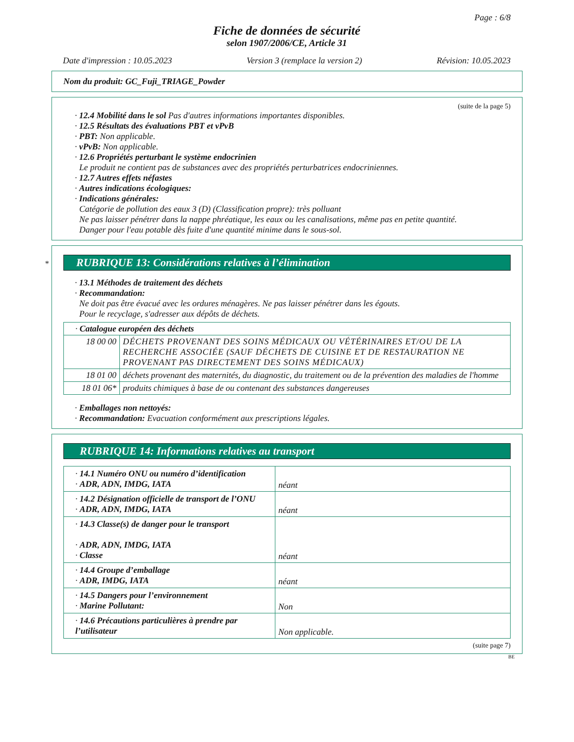Page : 6/8
Fiche de données de sécurité
selon 1907/2006/CE, Article 31
Date d'impression : 10.05.2023 Version 3 (remplace la version 2) Révision: 10.05.2023
Nom du produit: GC_Fuji_TRIAGE_Powder
(suite de la page 5)
· 12.4 Mobilité dans le sol Pas d'autres informations importantes disponibles.
· 12.5 Résultats des évaluations PBT et vPvB
· PBT: Non applicable.
· vPvB: Non applicable.
· 12.6 Propriétés perturbant le système endocrinien
Le produit ne contient pas de substances avec des propriétés perturbatrices endocriniennes.
· 12.7 Autres effets néfastes
· Autres indications écologiques:
· Indications générales:
Catégorie de pollution des eaux 3 (D) (Classification propre): très polluant
Ne pas laisser pénétrer dans la nappe phréatique, les eaux ou les canalisations, même pas en petite quantité.
Danger pour l'eau potable dès fuite d'une quantité minime dans le sous-sol.
* RUBRIQUE 13: Considérations relatives à l’élimination
· 13.1 Méthodes de traitement des déchets
· Recommandation:
Ne doit pas être évacué avec les ordures ménagères. Ne pas laisser pénétrer dans les égouts.
Pour le recyclage, s'adresser aux dépôts de déchets.
| · Catalogue européen des déchets | |
| 18 00 00 | DÉCHETS PROVENANT DES SOINS MÉDICAUX OU VÉTÉRINAIRES ET/OU DE LA RECHERCHE ASSOCIÉE (SAUF DÉCHETS DE CUISINE ET DE RESTAURATION NE PROVENANT PAS DIRECTEMENT DES SOINS MÉDICAUX) |
| 18 01 00 | déchets provenant des maternités, du diagnostic, du traitement ou de la prévention des maladies de l'homme |
| 18 01 06* | produits chimiques à base de ou contenant des substances dangereuses |
· Emballages non nettoyés:
· Recommandation: Evacuation conformément aux prescriptions légales.
RUBRIQUE 14: Informations relatives au transport
| · 14.1 Numéro ONU ou numéro d’identification · ADR, ADN, IMDG, IATA | néant |
| · 14.2 Désignation officielle de transport de l’ONU · ADR, ADN, IMDG, IATA | néant |
| · 14.3 Classe(s) de danger pour le transport · ADR, ADN, IMDG, IATA · Classe | néant |
| · 14.4 Groupe d’emballage · ADR, IMDG, IATA | néant |
| · 14.5 Dangers pour l’environnement · Marine Pollutant: | Non |
| · 14.6 Précautions particulières à prendre par l’utilisateur | Non applicable. |
(suite page 7)
BE